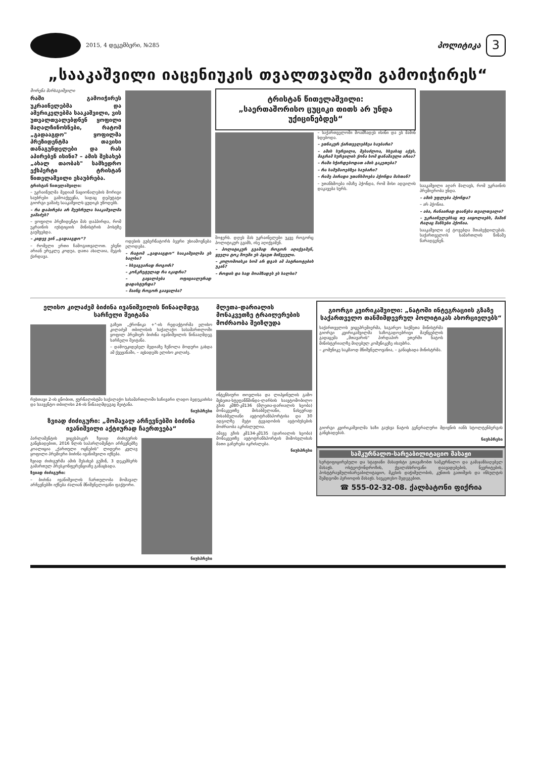2015, 4 დეკემბერი, №285
პოლიტიკა
3
„სააკაშვილი იაცენიუკის თვალთვალში გამოიჭირეს“
შორენა მარსაგიშვილი
რაში გამოიჭირეს უკრაინელებმა და ამერიკელებმა სააკაშვილი, ვის უთვალთვალებდნენ ყოფილი მაღალჩინოსნები, რატომ „გადააგდო" ყოფილმა პრეზიდენტმა თავისი თანაგუნდელები და რას აპირებენ ისინი? – ამის შესახებ „ახალ თაობას" სამხედრო ექსპერტი ტრისტან წითელაშვილი ესაუბრება.
ტრისტან წითელაშვილი:
– უკრაინულმა მედიამ ნაციონალების მორიგი საუბრები გამოაქვეყნა, სადაც დეპუტატი გიორგი ვაშაძე სააკაშვილს ცუდიკს უწოდებს.
– რა დაპირება არ შეუსრულა სააკაშვილმა ვაშაძეს?
– ყოფილი პრეზიდენტი მას დაჰპირდა, რომ უკრაინის იუსტიციის მინისტრის პოსტზე გაუშვებდა.
– კიდევ ვინ „გადააგდო“?
– რომელი ერთი ჩამოგითვალოთ. ესენი არიან ერეკლე კოდუა, დათა ახალაია, მეგის ქარდავა.
ოდესის გუბერნატორს ბევრი უსიამოვნება ელოდება.
– რატომ „გადააგდო“ სააკაშვილმა ეს ხალხი?
– სხვაგვარად როგორ?
– კონკრეტულად რა იკადრა?
– გაყალბება ოფიციალურად დადასტურდა?
– მაინც როგორ გააყალბა?
ტრისტან წითელაშვილი:
„საერთაშორისო ცუციკი თითს არ უნდა უქიცინებდეს“
შოჯერს. დღეს მას უკრაინელები უკვე როგორც პოლიტიკურ გვამს, ისე აღიქვამენ.
– პოლიტიკურ გვამად როგორ აღიქვამენ, ყველა ტოკ შოუში ეს ჰყავთ მიწვეული.
– კოლომოისკი ხომ არ დგას ამ პატრიოტების უკან?
– როდის და სად მოამზადეს ეს ხალხი?
– საქართველოში მოამზადეს ისინი და ეს მაშინ ხდებოდა.
– ეთნიკურ ქართველებზეა საუბარი?
– ამის სურვილი, შესაძლოა, სხვასაც აქვს, მაგრამ სურვილის ქონა ხომ დანაშაული არაა?
– რაში სჭირდებოდათ ამის გაკეთება?
– რა სამუშაოებზეა საუბარი?
– რამე პირადი უთანხმოება ჰქონდა მასთან?
– უთანხმოება იმაზე ჰქონდა, რომ მისი ადგილის დაკავება სურს.
სააკაშვილი აღარ მალავს, რომ უკრაინის პრემიერობა უნდა.
– ამის უფლება ჰქონდა?
– არ ჰქონია.
– აბა, რანაირად დააწესა თვალთვალი?
– უკრაინელებსაც თუ აიყოლიებს, მაშინ რაღაც შანსები ჰქონია.
სააკაშვილი აქ ტოვებდა შთაბეჭდილებას. საქართველოს სამართლის წინაშე წარადგენენ.
ელისო კილაძემ ბიძინა ივანიშვილის წინააღმდეგ სარჩელი შეიტანა
გაზეთ „ქრონიკა +"-ის რედაქტორმა ელისო კილაძემ თბილისის საქალაქო სასამართლოში ყოფილ პრემიერ ბიძინა ივანიშვილის წინააღმდეგ სარჩელი შეიტანა.
– დამოუკიდებელ მედიაზე ზეწოლა მოდური გახდა ამ ქვეყანაში, – აცხადებს ელისო კილაძე.
რუსთავი 2-ის ცნობით, ჟურნალისტმა საქალაქო სასამართლოში საჩივარი ლადო ბედუკაძისა და საავენტო თბილისი 24-ის წინააღმდეგაც შეიტანა.
ნიუსპრესი
ზვიად ძიძიგური: „მომავალ არჩევნებში ბიძინა ივანიშვილი აქტიურად ჩაერთვება“
პარლამენტის ვიცესპიკერ ზვიად ძიძიგურის განცხადებით, 2016 წლის საპარლამენტო არჩევნებზე კოალიცია „ქართული ოცნების" ლიდერი კვლავ ყოფილი პრემიერი ბიძინა ივანიშვილი იქნება.
ზვიად ძიძიგურმა ამის შესახებ გუშინ, 3 დეკემბერს გამართულ პრესკონფერენციაზე განაცხადა.
ზვიად ძიძიგური:
– ბიძინა ივანიშვილის ჩართულობა მომავალ არჩევნებში იქნება ძალიან მნიშვნელოვანი ფაქტორი.
ნიუსპრესი
მლეთა-დარიალის მონაკვეთზე ტრაილერების მოძრაობა შეიზღუდა
ინტენსიური თოვლისა და ლიპყინულის გამო მცხეთა-სტეფანწმინდა-ლარსის საავტომობილო გზის კმ80-კმ136 (მლეთა-დარიალის ხეობა) მონაკვეთზე მისაბმელიანი, ნახევრად მისაბმელიანი ავტოტრანსპორტისა და 30 ადგილზე მეტი ტევადობის ავტობუსების მოძრაობა აკრძალულია.
ამავე გზის კმ134-კმ135 (დარიალის ხეობა) მონაკვეთზე ავტოტრანსპორტის მიმოსვლისას მათი გაჩერება იკრძალება.
ნიუსპრესი
გიორგი კვირიკაშვილი: „ნატოში ინტეგრაციის გზაზე საქართველო თანმიმდევრულ პოლიტიკას ახორციელებს“
საქართველოს ვიცეპრემიერმა, საგარეო საქმეთა მინისტრმა გიორგი კვირიკაშვილმა საზოგადოებრივი მაუწყებლის გადაცემა „მთავარის" პირდაპირ ეთერში ნატოს მინისტერიალზე მიღებულ კომუნიკეზე ისაუბრა.
– კომუნიკე საკმაოდ მნიშვნელოვანია, – განაცხადა მინისტრმა.
გიორგი კვირიკაშვილმა ხაზი გაუსვა ნატოს გენერალური მდივნის იანს სტოლტენბერგის განცხადებას.
ნიუსპრესი
სამკურნალო-სარეაბილიტაციო მასაჟი
სერტიფიცირებული და სტაჟიანი მასაჟისტი გთავაზობთ სამკურნალო და გამაჯანსაღებელ მასაჟს. ოსტეოქონდროზის, ქვალასხროვანი დაავადებების, ნევრიტების, პოსტტრავმულისარეაბილიტაციო, მკესის დაჭიმულობის, კუნთის გათიშვის და ინსულტის შემდგომი პერიოდის მასაჟს. საუკეთესო შედეგებით.
☎ 555-02-32-08. ქალბატონი ფიქრია